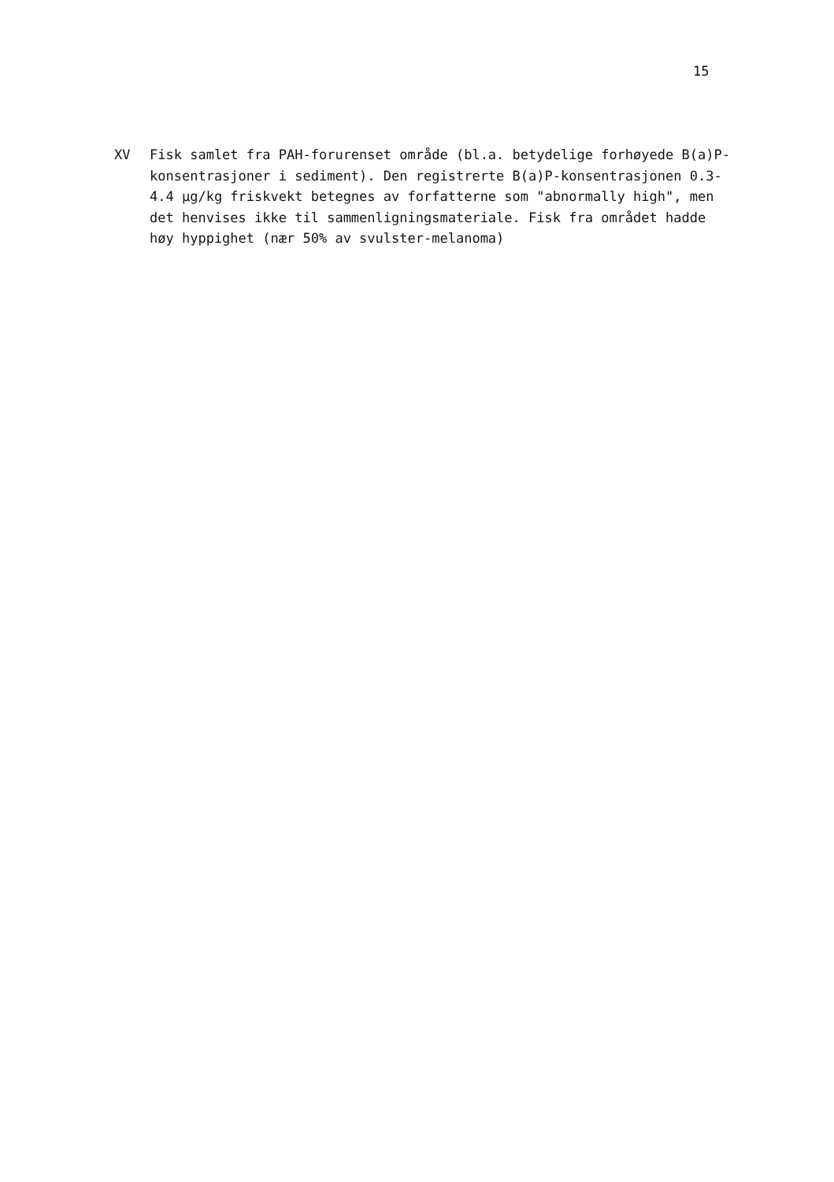15
XV Fisk samlet fra PAH-forurenset område (bl.a. betydelige forhøyede B(a)P-konsentrasjoner i sediment). Den registrerte B(a)P-konsentrasjonen 0.3-4.4 µg/kg friskvekt betegnes av forfatterne som "abnormally high", men det henvises ikke til sammenligningsmateriale. Fisk fra området hadde høy hyppighet (nær 50% av svulster-melanoma)